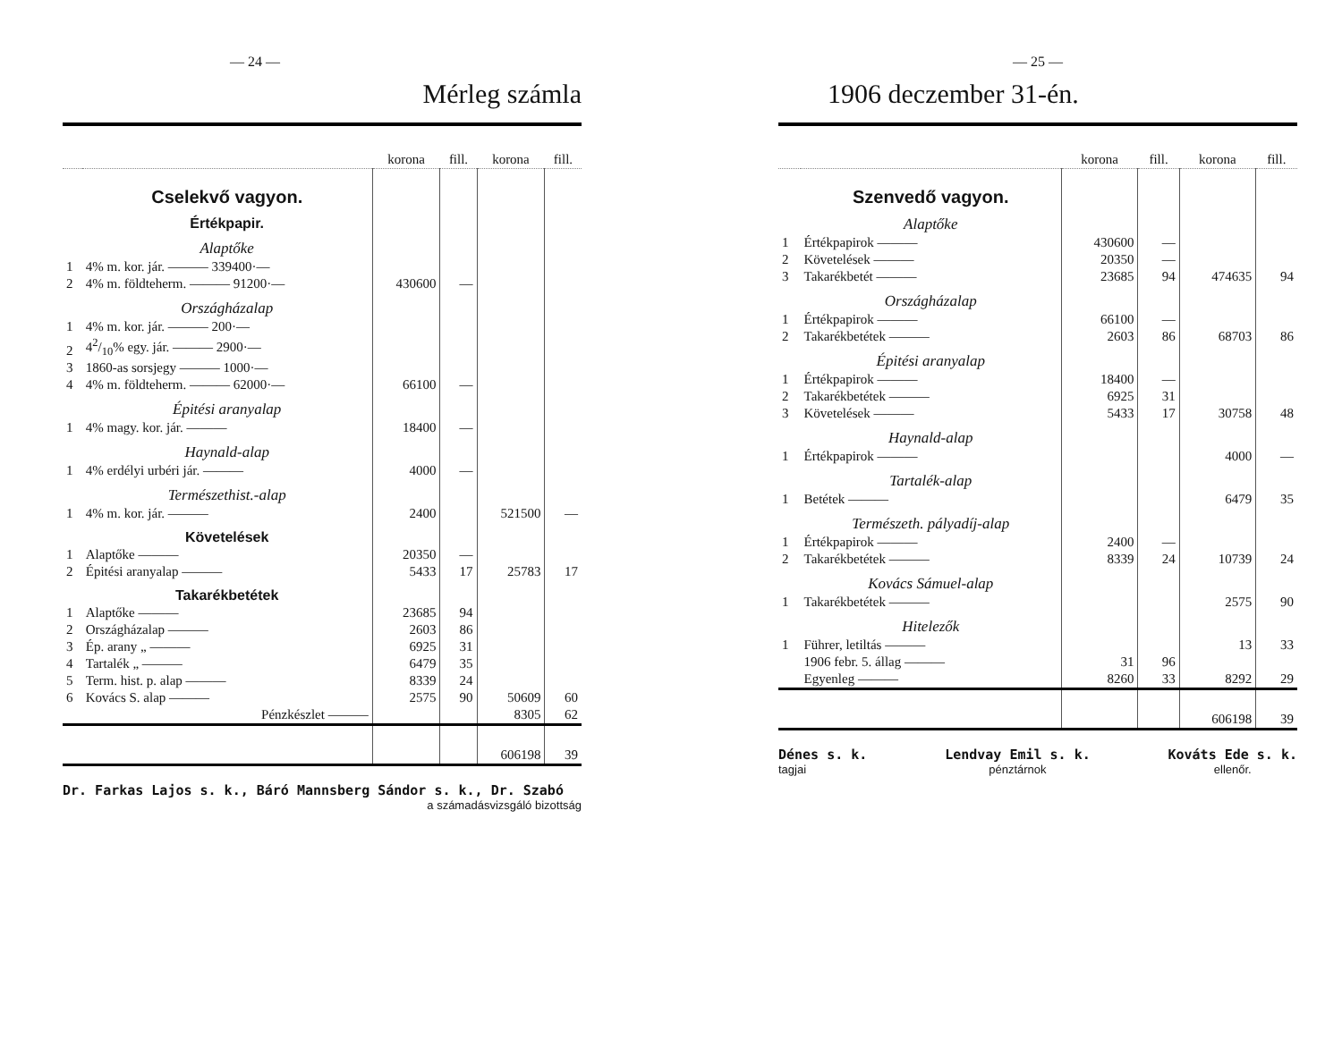— 24 —
Mérleg számla
| | | korona | fill. | korona | fill. |
| --- | --- | --- | --- | --- | --- |
| | Cselekvő vagyon. | | | | |
| | Értékpapir. | | | | |
| | Alaptőke | | | | |
| 1 | 4% m. kor. jár. ——— 339400·— | | | | |
| 2 | 4% m. földteherm. ——— 91200·— | 430600 | — | | |
| | Országházalap | | | | |
| 1 | 4% m. kor. jár. ——— 200·— | | | | |
| 2 | 42/10% egy. jár. ——— 2900·— | | | | |
| 3 | 1860-as sorsjegy ——— 1000·— | | | | |
| 4 | 4% m. földteherm. ——— 62000·— | 66100 | — | | |
| | Épitési aranyalap | | | | |
| 1 | 4% magy. kor. jár. ——— | 18400 | — | | |
| | Haynald-alap | | | | |
| 1 | 4% erdélyi urbéri jár. ——— | 4000 | — | | |
| | Természethist.-alap | | | | |
| 1 | 4% m. kor. jár. ——— | 2400 | | 521500 | — |
| | Követelések | | | | |
| 1 | Alaptőke ——— | 20350 | — | | |
| 2 | Épitési aranyalap ——— | 5433 | 17 | 25783 | 17 |
| | Takarékbetétek | | | | |
| 1 | Alaptőke ——— | 23685 | 94 | | |
| 2 | Országházalap ——— | 2603 | 86 | | |
| 3 | Ép. arany „ ——— | 6925 | 31 | | |
| 4 | Tartalék „ ——— | 6479 | 35 | | |
| 5 | Term. hist. p. alap ——— | 8339 | 24 | | |
| 6 | Kovács S. alap ——— | 2575 | 90 | 50609 | 60 |
| | Pénzkészlet ——— | | | 8305 | 62 |
| | | | | 606198 | 39 |
Dr. Farkas Lajos s. k., Báró Mannsberg Sándor s. k., Dr. Szabó
a számadásvizsgáló bizottság
— 25 —
1906 deczember 31-én.
| | | korona | fill. | korona | fill. |
| --- | --- | --- | --- | --- | --- |
| | Szenvedő vagyon. | | | | |
| | Alaptőke | | | | |
| 1 | Értékpapirok ——— | 430600 | — | | |
| 2 | Követelések ——— | 20350 | — | | |
| 3 | Takarékbetét ——— | 23685 | 94 | 474635 | 94 |
| | Országházalap | | | | |
| 1 | Értékpapirok ——— | 66100 | — | | |
| 2 | Takarékbetétek ——— | 2603 | 86 | 68703 | 86 |
| | Épitési aranyalap | | | | |
| 1 | Értékpapirok ——— | 18400 | — | | |
| 2 | Takarékbetétek ——— | 6925 | 31 | | |
| 3 | Követelések ——— | 5433 | 17 | 30758 | 48 |
| | Haynald-alap | | | | |
| 1 | Értékpapirok ——— | | | 4000 | — |
| | Tartalék-alap | | | | |
| 1 | Betétek ——— | | | 6479 | 35 |
| | Természeth. pályadíj-alap | | | | |
| 1 | Értékpapirok ——— | 2400 | — | | |
| 2 | Takarékbetétek ——— | 8339 | 24 | 10739 | 24 |
| | Kovács Sámuel-alap | | | | |
| 1 | Takarékbetétek ——— | | | 2575 | 90 |
| | Hitelezők | | | | |
| 1 | Führer, letiltás ——— | | | 13 | 33 |
| | 1906 febr. 5. állag ——— | 31 | 96 | | |
| | Egyenleg ——— | 8260 | 33 | 8292 | 29 |
| | | | | 606198 | 39 |
Dénes s. k.
tagjai
Lendvay Emil s. k.
pénztárnok
Kováts Ede s. k.
ellenőr.